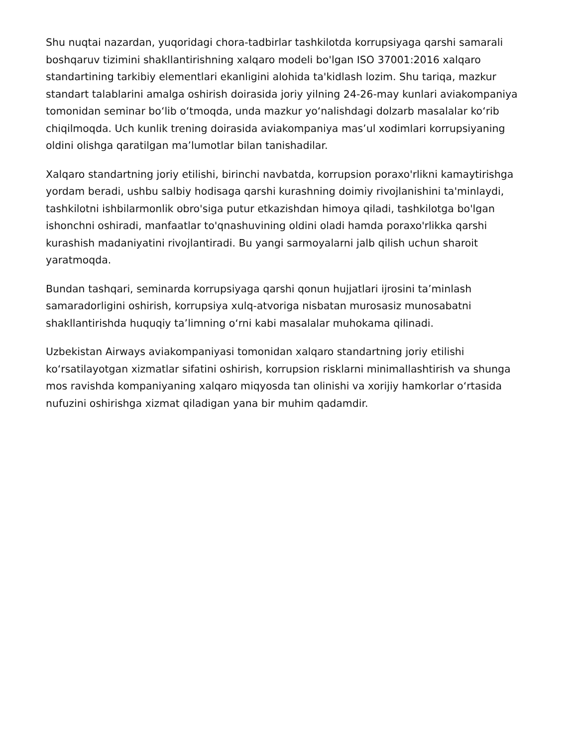Shu nuqtai nazardan, yuqoridagi chora-tadbirlar tashkilotda korrupsiyaga qarshi samarali boshqaruv tizimini shakllantirishning xalqaro modeli bo'lgan ISO 37001:2016 xalqaro standartining tarkibiy elementlari ekanligini alohida ta'kidlash lozim. Shu tariqa, mazkur standart talablarini amalga oshirish doirasida joriy yilning 24-26-may kunlari aviakompaniya tomonidan seminar bo‘lib o‘tmoqda, unda mazkur yo‘nalishdagi dolzarb masalalar ko‘rib chiqilmoqda. Uch kunlik trening doirasida aviakompaniya mas’ul xodimlari korrupsiyaning oldini olishga qaratilgan ma’lumotlar bilan tanishadilar.
Xalqaro standartning joriy etilishi, birinchi navbatda, korrupsion poraxo'rlikni kamaytirishga yordam beradi, ushbu salbiy hodisaga qarshi kurashning doimiy rivojlanishini ta'minlaydi, tashkilotni ishbilarmonlik obro'siga putur etkazishdan himoya qiladi, tashkilotga bo'lgan ishonchni oshiradi, manfaatlar to'qnashuvining oldini oladi hamda poraxo'rlikka qarshi kurashish madaniyatini rivojlantiradi. Bu yangi sarmoyalarni jalb qilish uchun sharoit yaratmoqda.
Bundan tashqari, seminarda korrupsiyaga qarshi qonun hujjatlari ijrosini ta’minlash samaradorligini oshirish, korrupsiya xulq-atvoriga nisbatan murosasiz munosabatni shakllantirishda huquqiy ta’limning o‘rni kabi masalalar muhokama qilinadi.
Uzbekistan Airways aviakompaniyasi tomonidan xalqaro standartning joriy etilishi ko‘rsatilayotgan xizmatlar sifatini oshirish, korrupsion risklarni minimallashtirish va shunga mos ravishda kompaniyaning xalqaro miqyosda tan olinishi va xorijiy hamkorlar o‘rtasida nufuzini oshirishga xizmat qiladigan yana bir muhim qadamdir.